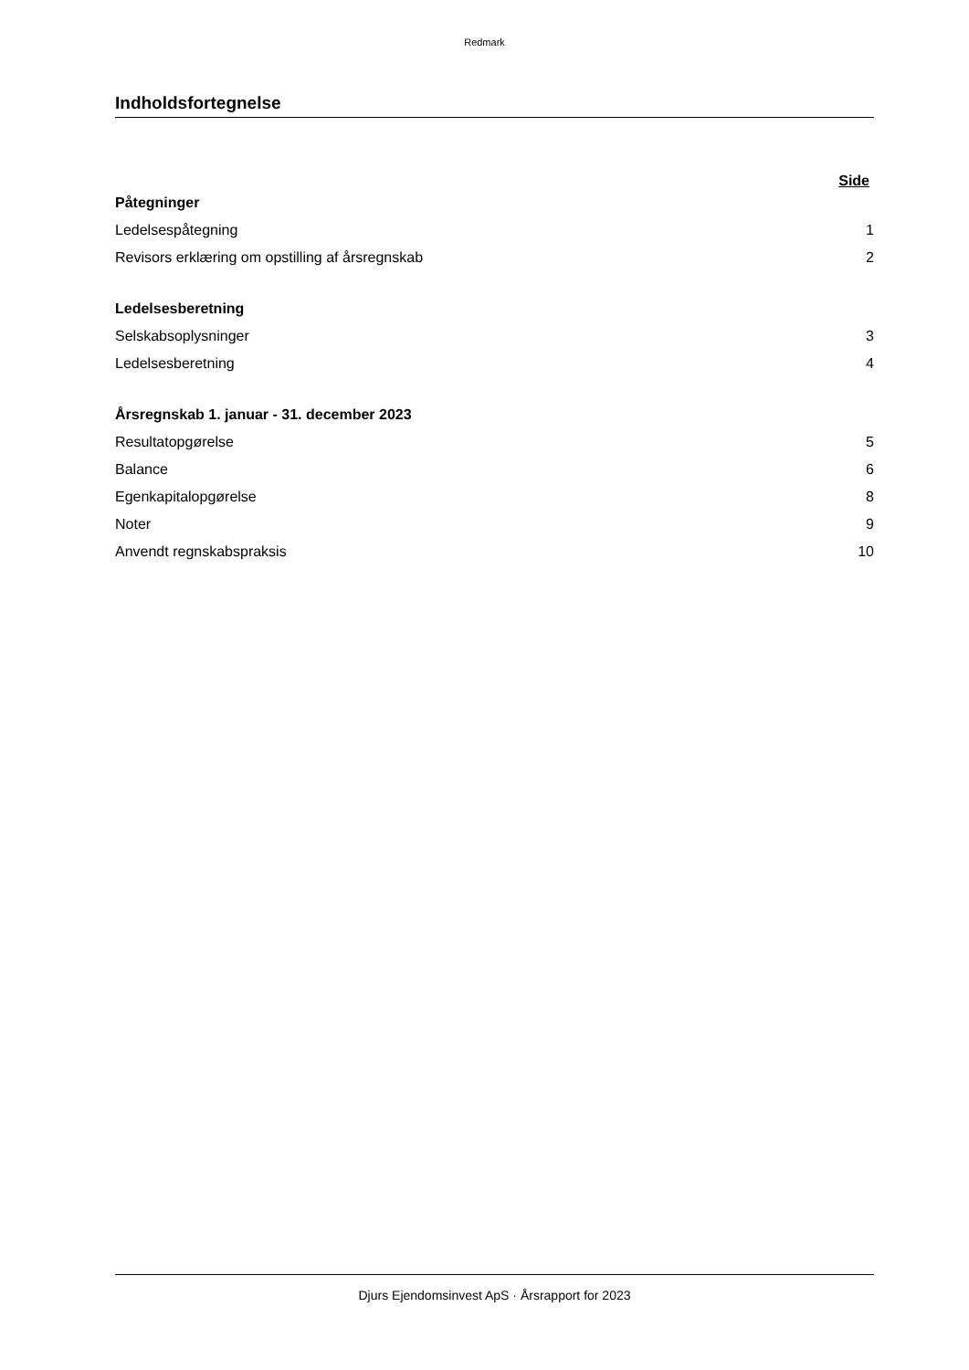Redmark
Indholdsfortegnelse
Side
Påtegninger
Ledelsespåtegning 1
Revisors erklæring om opstilling af årsregnskab 2
Ledelsesberetning
Selskabsoplysninger 3
Ledelsesberetning 4
Årsregnskab 1. januar - 31. december 2023
Resultatopgørelse 5
Balance 6
Egenkapitalopgørelse 8
Noter 9
Anvendt regnskabspraksis 10
Djurs Ejendomsinvest ApS · Årsrapport for 2023